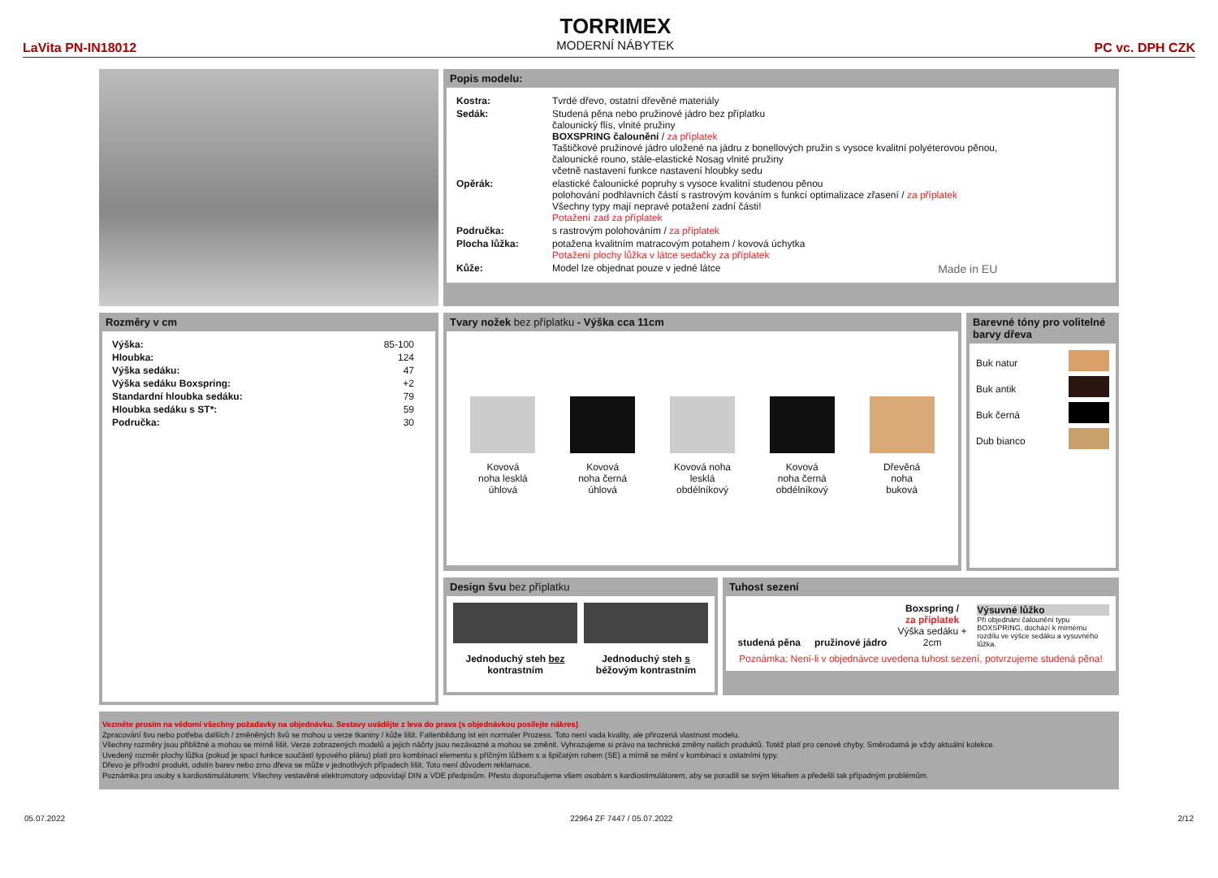LaVita PN-IN18012
TORRIMEX
MODERNÍ NÁBYTEK
PC vc. DPH CZK
Popis modelu:
| Kostra: | Tvrdé dřevo, ostatní dřevěné materiály |
| Sedák: | Studená pěna nebo pružinové jádro bez příplatku čalounický flís, vlnité pružiny BOXSPRING čalounění / za příplatek Taštičkové pružinové jádro uložené na jádru z bonellových pružin s vysoce kvalitní polyéterovou pěnou, čalounické rouno, stále-elastické Nosag vlnité pružiny včetně nastavení funkce nastavení hloubky sedu |
| Opěrák: | elastické čalounické popruhy s vysoce kvalitní studenou pěnou polohování podhlavních částí s rastrovým kováním s funkcí optimalizace zřasení / za příplatek Všechny typy mají nepravé potažení zadní části! Potažení zad za příplatek |
| Područka: | s rastrovým polohováním / za příplatek |
| Plocha lůžka: | potažena kvalitním matracovým potahem / kovová úchytka Potažení plochy lůžka v látce sedačky za příplatek |
| Kůže: | Model lze objednat pouze v jedné látce Made in EU |
Rozměry v cm
| Výška: | 85-100 |
| Hloubka: | 124 |
| Výška sedáku: | 47 |
| Výška sedáku Boxspring: | +2 |
| Standardní hloubka sedáku: | 79 |
| Hloubka sedáku s ST*: | 59 |
| Područka: | 30 |
Tvary nožek bez příplatku - Výška cca 11cm
Kovová
noha lesklá
úhlová
Kovová
noha černá
úhlová
Kovová noha
lesklá
obdélníkový
Kovová
noha černá
obdélníkový
Dřevěná
noha
buková
Barevné tóny pro volitelné barvy dřeva
Buk natur
Buk antik
Buk černá
Dub bianco
Design švu bez příplatku
Jednoduchý steh bez
kontrastním
Jednoduchý steh s
béžovým kontrastním
Tuhost sezení
studená pěna pružinové jádro
Boxspring /
za příplatek
Výška sedáku + 2cm
Výsuvné lůžko
Při objednání čalounění typu BOXSPRING, dochází k mírnému rozdílu ve výšce sedáku a vysuvného lůžka.
Poznámka: Není-li v objednávce uvedena tuhost sezení, potvrzujeme studená pěna!
Vezměte prosím na vědomí všechny požadavky na objednávku. Sestavy uvádějte z leva do prava (s objednávkou posílejte nákres)
Zpracování švu nebo potřeba dalších / změněných švů se mohou u verze tkaniny / kůže lišit. Faltenbildung ist ein normaler Prozess. Toto není vada kvality, ale přirozená vlastnost modelu.
Všechny rozměry jsou přibližné a mohou se mírně lišit. Verze zobrazených modelů a jejich náčrty jsou nezávazné a mohou se změnit. Vyhrazujeme si právo na technické změny našich produktů. Totéž platí pro cenové chyby. Směrodatná je vždy aktuální kolekce.
Uvedený rozměr plochy lůžka (pokud je spací funkce součástí typového plánu) platí pro kombinaci elementu s příčným lůžkem s a špičatým rohem (SE) a mírně se mění v kombinaci s ostatními typy.
Dřevo je přírodní produkt, odstín barev nebo zrno dřeva se může v jednotlivých případech lišit. Toto není důvodem reklamace.
Poznámka pro osoby s kardiostimulátorem: Všechny vestavěné elektromotory odpovídají DIN a VDE předpisům. Přesto doporučujeme všem osobám s kardiostimulátorem, aby se poradili se svým lékařem a předešli tak případným problémům.
05.07.2022 22964 ZF 7447 / 05.07.2022 2/12